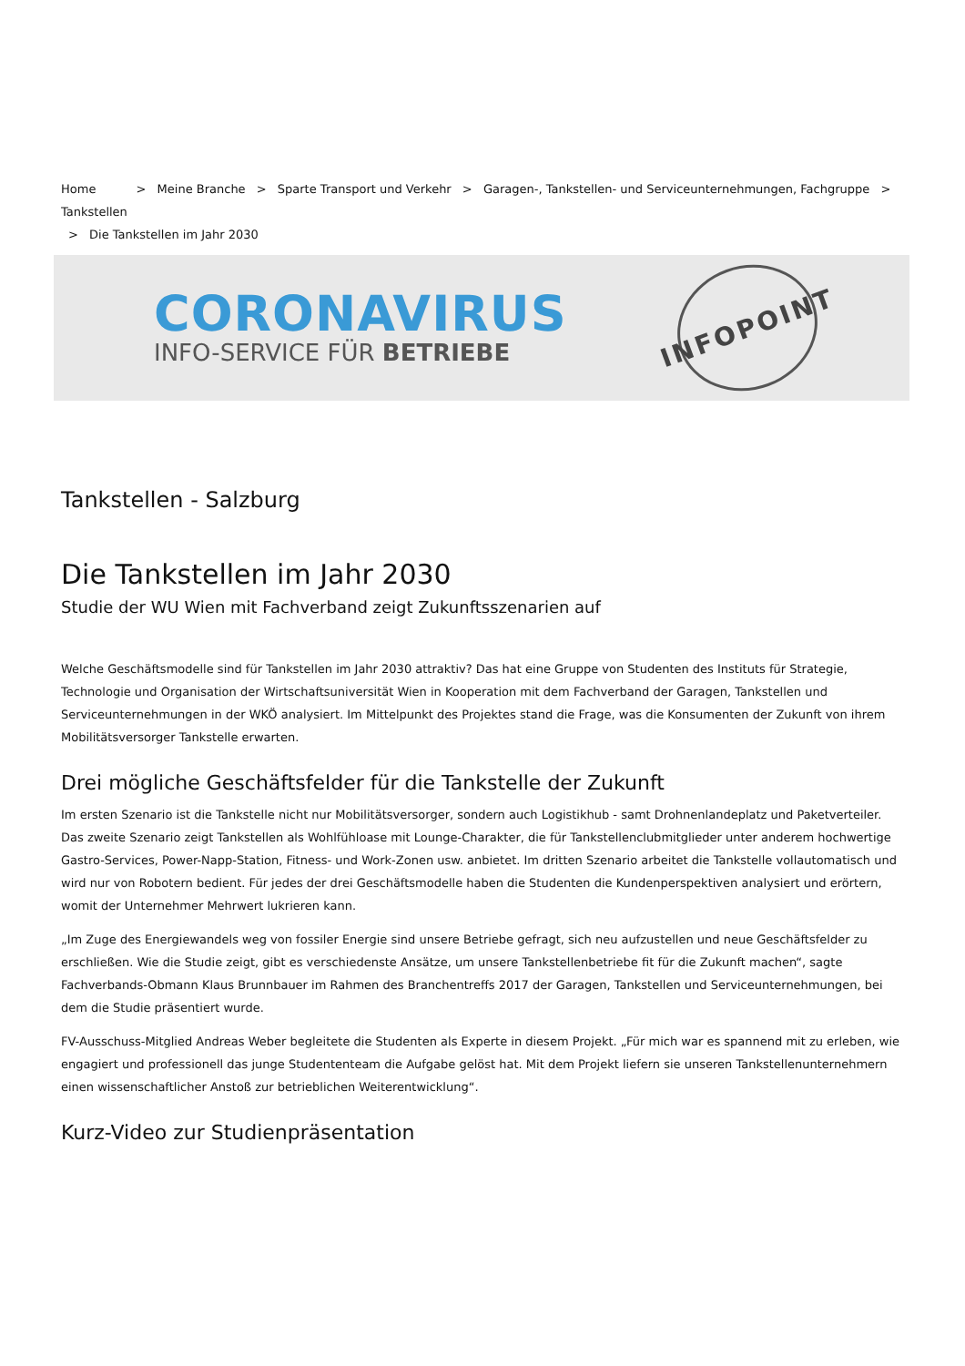Home > Meine Branche > Sparte Transport und Verkehr > Garagen-, Tankstellen- und Serviceunternehmungen, Fachgruppe > Tankstellen
> Die Tankstellen im Jahr 2030
CORONAVIRUS
INFO-SERVICE FÜR BETRIEBE
INFOPOINT
Tankstellen - Salzburg
Die Tankstellen im Jahr 2030
Studie der WU Wien mit Fachverband zeigt Zukunftsszenarien auf
Welche Geschäftsmodelle sind für Tankstellen im Jahr 2030 attraktiv? Das hat eine Gruppe von Studenten des Instituts für Strategie, Technologie und Organisation der Wirtschaftsuniversität Wien in Kooperation mit dem Fachverband der Garagen, Tankstellen und Serviceunternehmungen in der WKÖ analysiert. Im Mittelpunkt des Projektes stand die Frage, was die Konsumenten der Zukunft von ihrem Mobilitätsversorger Tankstelle erwarten.
Drei mögliche Geschäftsfelder für die Tankstelle der Zukunft
Im ersten Szenario ist die Tankstelle nicht nur Mobilitätsversorger, sondern auch Logistikhub - samt Drohnenlandeplatz und Paketverteiler. Das zweite Szenario zeigt Tankstellen als Wohlfühloase mit Lounge-Charakter, die für Tankstellenclubmitglieder unter anderem hochwertige Gastro-Services, Power-Napp-Station, Fitness- und Work-Zonen usw. anbietet. Im dritten Szenario arbeitet die Tankstelle vollautomatisch und wird nur von Robotern bedient. Für jedes der drei Geschäftsmodelle haben die Studenten die Kundenperspektiven analysiert und erörtern, womit der Unternehmer Mehrwert lukrieren kann.
„Im Zuge des Energiewandels weg von fossiler Energie sind unsere Betriebe gefragt, sich neu aufzustellen und neue Geschäftsfelder zu erschließen. Wie die Studie zeigt, gibt es verschiedenste Ansätze, um unsere Tankstellenbetriebe fit für die Zukunft machen“, sagte Fachverbands-Obmann Klaus Brunnbauer im Rahmen des Branchentreffs 2017 der Garagen, Tankstellen und Serviceunternehmungen, bei dem die Studie präsentiert wurde.
FV-Ausschuss-Mitglied Andreas Weber begleitete die Studenten als Experte in diesem Projekt. „Für mich war es spannend mit zu erleben, wie engagiert und professionell das junge Studententeam die Aufgabe gelöst hat. Mit dem Projekt liefern sie unseren Tankstellenunternehmern einen wissenschaftlicher Anstoß zur betrieblichen Weiterentwicklung“.
Kurz-Video zur Studienpräsentation